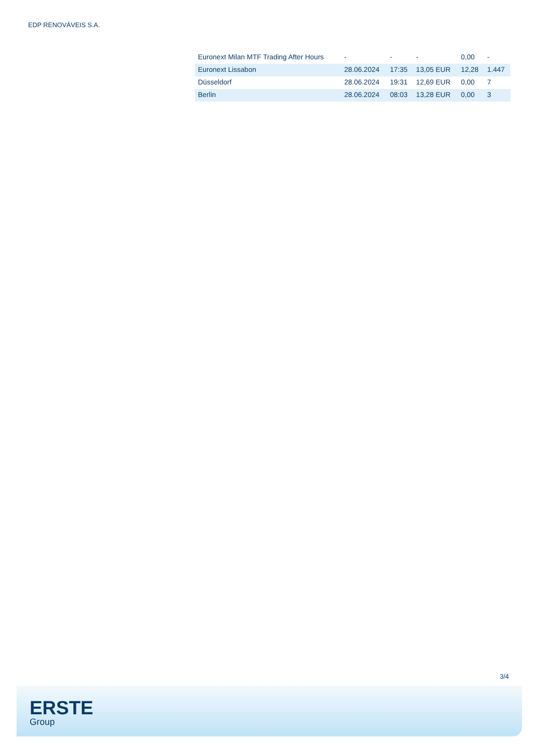EDP RENOVÁVEIS S.A.
| Euronext Milan MTF Trading After Hours | - | - | - | 0,00 | - |
| Euronext Lissabon | 28.06.2024 | 17:35 | 13,05 EUR | 12,28 | 1.447 |
| Düsseldorf | 28.06.2024 | 19:31 | 12,69 EUR | 0,00 | 7 |
| Berlin | 28.06.2024 | 08:03 | 13,28 EUR | 0,00 | 3 |
3/4
ERSTE
Group